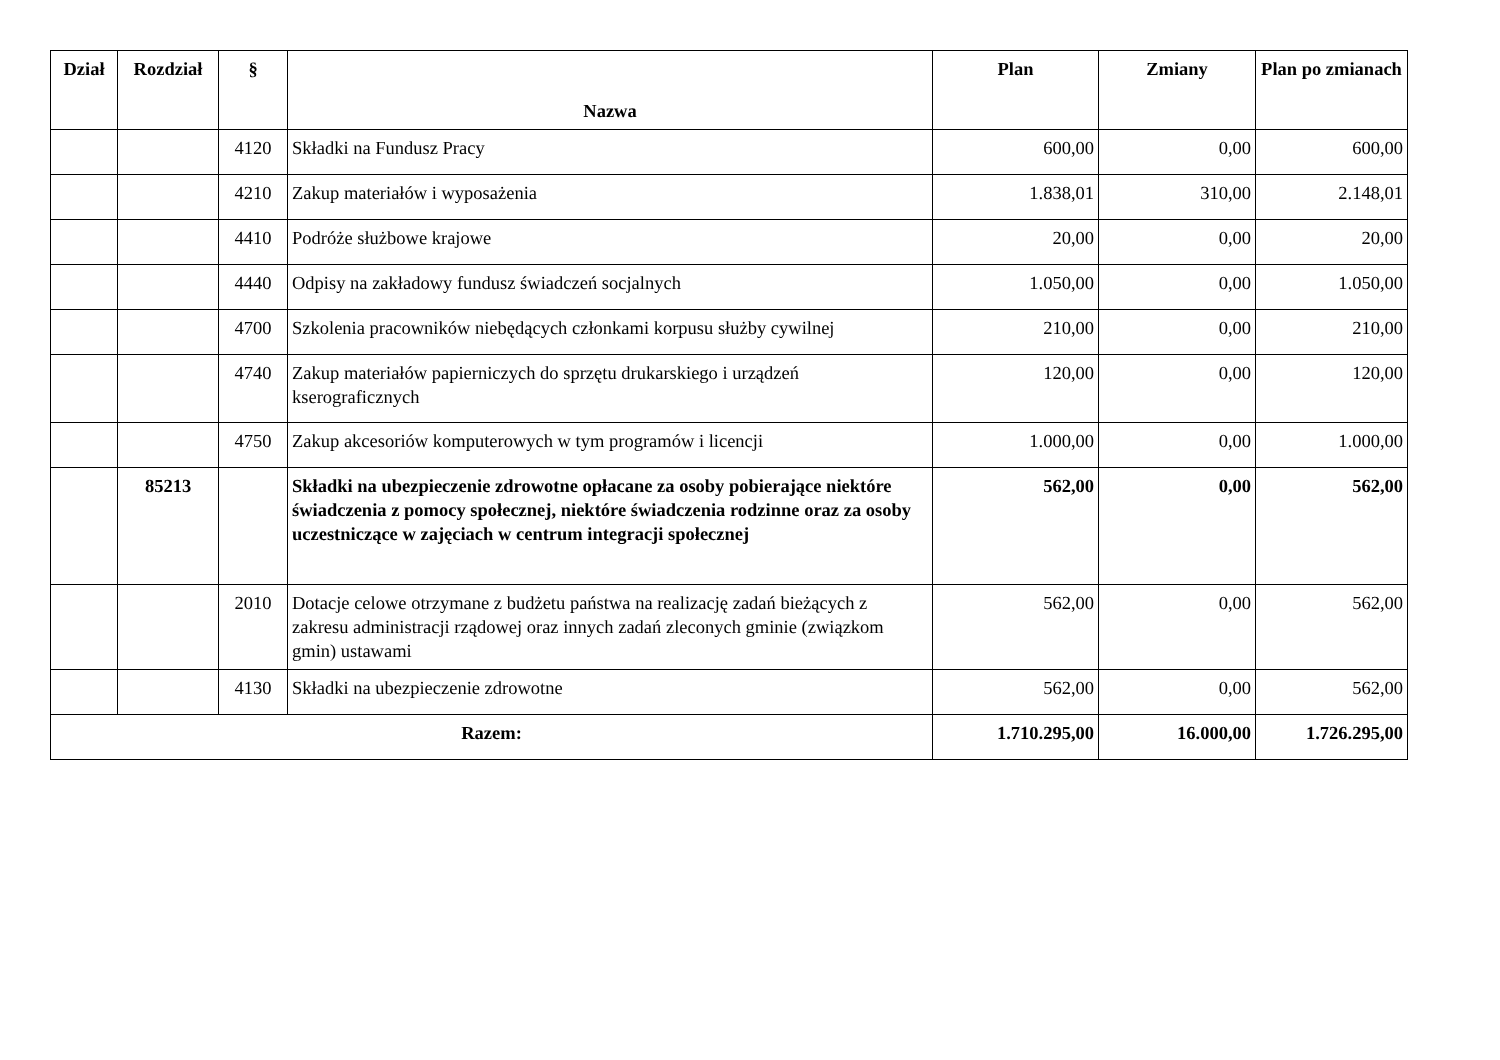| Dział | Rozdział | § | Nazwa | Plan | Zmiany | Plan po zmianach |
| --- | --- | --- | --- | --- | --- | --- |
| | | 4120 | Składki na Fundusz Pracy | 600,00 | 0,00 | 600,00 |
| | | 4210 | Zakup materiałów i wyposażenia | 1.838,01 | 310,00 | 2.148,01 |
| | | 4410 | Podróże służbowe krajowe | 20,00 | 0,00 | 20,00 |
| | | 4440 | Odpisy na zakładowy fundusz świadczeń socjalnych | 1.050,00 | 0,00 | 1.050,00 |
| | | 4700 | Szkolenia pracowników niebędących członkami korpusu służby cywilnej | 210,00 | 0,00 | 210,00 |
| | | 4740 | Zakup materiałów papierniczych do sprzętu drukarskiego i urządzeń kserograficznych | 120,00 | 0,00 | 120,00 |
| | | 4750 | Zakup akcesoriów komputerowych w tym programów i licencji | 1.000,00 | 0,00 | 1.000,00 |
| | 85213 | | Składki na ubezpieczenie zdrowotne opłacane za osoby pobierające niektóre świadczenia z pomocy społecznej, niektóre świadczenia rodzinne oraz za osoby uczestniczące w zajęciach w centrum integracji społecznej | 562,00 | 0,00 | 562,00 |
| | | 2010 | Dotacje celowe otrzymane z budżetu państwa na realizację zadań bieżących z zakresu administracji rządowej oraz innych zadań zleconych gminie (związkom gmin) ustawami | 562,00 | 0,00 | 562,00 |
| | | 4130 | Składki na ubezpieczenie zdrowotne | 562,00 | 0,00 | 562,00 |
| Razem: | | | | 1.710.295,00 | 16.000,00 | 1.726.295,00 |